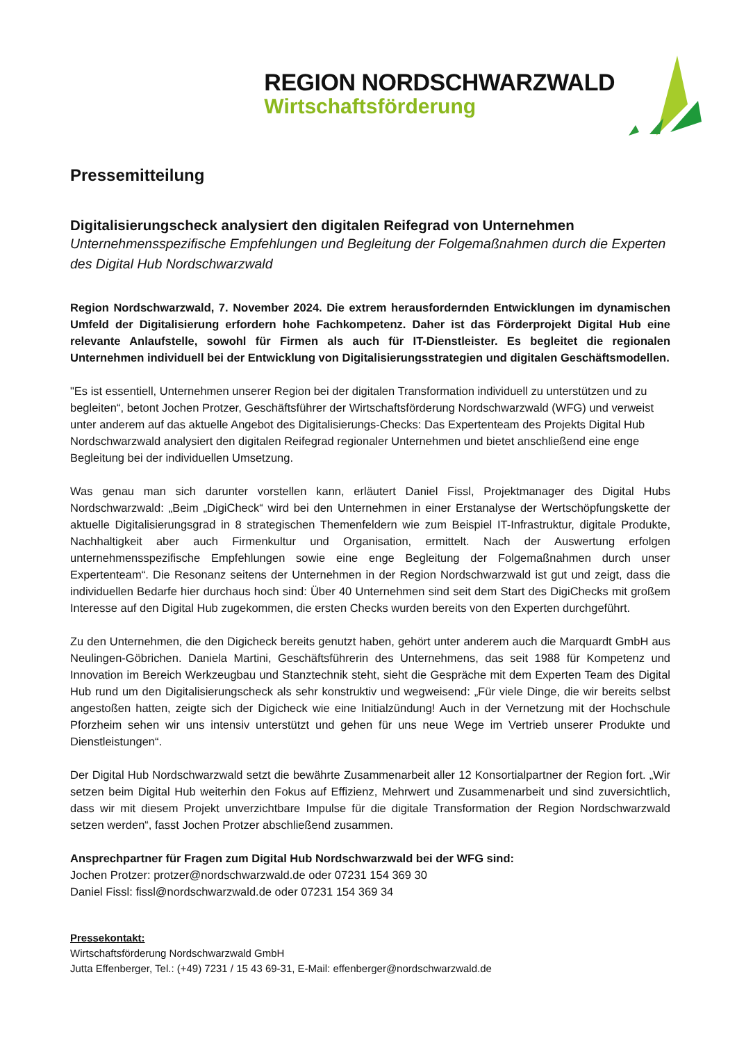REGION NORDSCHWARZWALD
Wirtschaftsförderung
Pressemitteilung
Digitalisierungscheck analysiert den digitalen Reifegrad von Unternehmen
Unternehmensspezifische Empfehlungen und Begleitung der Folgemaßnahmen durch die Experten des Digital Hub Nordschwarzwald
Region Nordschwarzwald, 7. November 2024. Die extrem herausfordernden Entwicklungen im dynamischen Umfeld der Digitalisierung erfordern hohe Fachkompetenz. Daher ist das Förderprojekt Digital Hub eine relevante Anlaufstelle, sowohl für Firmen als auch für IT-Dienstleister. Es begleitet die regionalen Unternehmen individuell bei der Entwicklung von Digitalisierungsstrategien und digitalen Geschäftsmodellen.
"Es ist essentiell, Unternehmen unserer Region bei der digitalen Transformation individuell zu unterstützen und zu begleiten“, betont Jochen Protzer, Geschäftsführer der Wirtschaftsförderung Nordschwarzwald (WFG) und verweist unter anderem auf das aktuelle Angebot des Digitalisierungs-Checks: Das Expertenteam des Projekts Digital Hub Nordschwarzwald analysiert den digitalen Reifegrad regionaler Unternehmen und bietet anschließend eine enge Begleitung bei der individuellen Umsetzung.
Was genau man sich darunter vorstellen kann, erläutert Daniel Fissl, Projektmanager des Digital Hubs Nordschwarzwald: „Beim „DigiCheck“ wird bei den Unternehmen in einer Erstanalyse der Wertschöpfungskette der aktuelle Digitalisierungsgrad in 8 strategischen Themenfeldern wie zum Beispiel IT-Infrastruktur, digitale Produkte, Nachhaltigkeit aber auch Firmenkultur und Organisation, ermittelt. Nach der Auswertung erfolgen unternehmensspezifische Empfehlungen sowie eine enge Begleitung der Folgemaßnahmen durch unser Expertenteam“. Die Resonanz seitens der Unternehmen in der Region Nordschwarzwald ist gut und zeigt, dass die individuellen Bedarfe hier durchaus hoch sind: Über 40 Unternehmen sind seit dem Start des DigiChecks mit großem Interesse auf den Digital Hub zugekommen, die ersten Checks wurden bereits von den Experten durchgeführt.
Zu den Unternehmen, die den Digicheck bereits genutzt haben, gehört unter anderem auch die Marquardt GmbH aus Neulingen-Göbrichen. Daniela Martini, Geschäftsführerin des Unternehmens, das seit 1988 für Kompetenz und Innovation im Bereich Werkzeugbau und Stanztechnik steht, sieht die Gespräche mit dem Experten Team des Digital Hub rund um den Digitalisierungscheck als sehr konstruktiv und wegweisend: „Für viele Dinge, die wir bereits selbst angestoßen hatten, zeigte sich der Digicheck wie eine Initialzündung! Auch in der Vernetzung mit der Hochschule Pforzheim sehen wir uns intensiv unterstützt und gehen für uns neue Wege im Vertrieb unserer Produkte und Dienstleistungen“.
Der Digital Hub Nordschwarzwald setzt die bewährte Zusammenarbeit aller 12 Konsortialpartner der Region fort. „Wir setzen beim Digital Hub weiterhin den Fokus auf Effizienz, Mehrwert und Zusammenarbeit und sind zuversichtlich, dass wir mit diesem Projekt unverzichtbare Impulse für die digitale Transformation der Region Nordschwarzwald setzen werden“, fasst Jochen Protzer abschließend zusammen.
Ansprechpartner für Fragen zum Digital Hub Nordschwarzwald bei der WFG sind:
Jochen Protzer: protzer@nordschwarzwald.de oder 07231 154 369 30
Daniel Fissl: fissl@nordschwarzwald.de oder 07231 154 369 34
Pressekontakt:
Wirtschaftsförderung Nordschwarzwald GmbH
Jutta Effenberger, Tel.: (+49) 7231 / 15 43 69-31, E-Mail: effenberger@nordschwarzwald.de